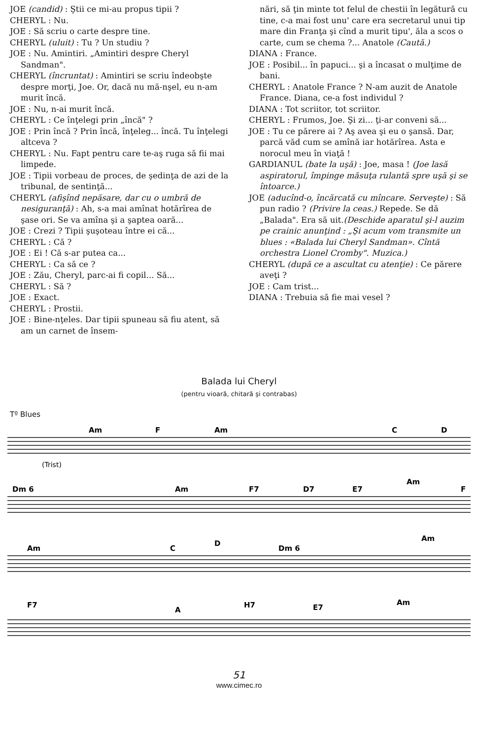JOE (candid) : Ştii ce mi-au propus tipii ?
CHERYL : Nu.
JOE : Să scriu o carte despre tine.
CHERYL (uluit) : Tu ? Un studiu ?
JOE : Nu. Amintiri. „Amintiri despre Cheryl Sandman".
CHERYL (încruntat) : Amintiri se scriu îndeobşte despre morţi, Joe. Or, dacă nu mă-nşel, eu n-am murit încă.
JOE : Nu, n-ai murit încă.
CHERYL : Ce înţelegi prin „încă" ?
JOE : Prin încă ? Prin încă, înţeleg... încă. Tu înţelegi altceva ?
CHERYL : Nu. Fapt pentru care te-aş ruga să fii mai limpede.
JOE : Tipii vorbeau de proces, de şedinţa de azi de la tribunal, de sentinţă...
CHERYL (afişînd nepăsare, dar cu o umbră de nesiguranţă) : Ah, s-a mai amînat hotărîrea de şase ori. Se va amîna şi a şaptea oară...
JOE : Crezi ? Tipii şuşoteau între ei că...
CHERYL : Că ?
JOE : Ei ! Că s-ar putea ca...
CHERYL : Ca să ce ?
JOE : Zău, Cheryl, parc-ai fi copil... Să...
CHERYL : Să ?
JOE : Exact.
CHERYL : Prostii.
JOE : Bine-nţeles. Dar tipii spuneau să fiu atent, să am un carnet de însem-
nări, să ţin minte tot felul de chestii în legătură cu tine, c-a mai fost unu' care era secretarul unui tip mare din Franţa şi cînd a murit tipu', ăla a scos o carte, cum se chema ?... Anatole (Caută.)
DIANA : France.
JOE : Posibil... în papuci... şi a încasat o mulţime de bani.
CHERYL : Anatole France ? N-am auzit de Anatole France. Diana, ce-a fost individul ?
DIANA : Tot scriitor, tot scriitor.
CHERYL : Frumos, Joe. Şi zi... ţi-ar conveni să...
JOE : Tu ce părere ai ? Aş avea şi eu o şansă. Dar, parcă văd cum se amînă iar hotărîrea. Asta e norocul meu în viaţă !
GARDIANUL (bate la uşă) : Joe, masa ! (Joe lasă aspiratorul, împinge măsuţa rulantă spre uşă şi se întoarce.)
JOE (aducînd-o, încărcată cu mîncare. Serveşte) : Să pun radio ? (Privire la ceas.) Repede. Se dă „Balada". Era să uit.(Deschide aparatul şi-l auzim pe crainic anunţind : „Şi acum vom transmite un blues : «Balada lui Cheryl Sandman». Cîntă orchestra Lionel Cromby". Muzica.)
CHERYL (după ce a ascultat cu atenţie) : Ce părere aveţi ?
JOE : Cam trist...
DIANA : Trebuia să fie mai vesel ?
Balada lui Cheryl
(pentru vioară, chitară şi contrabas)
Tº Blues
Am
F
Am
C
D
Dm 6
Am
F7
D7
E7
Am
F
Am
C
D
Dm 6
Am
F7
A
H7
E7
Am
(Trist)
51
www.cimec.ro